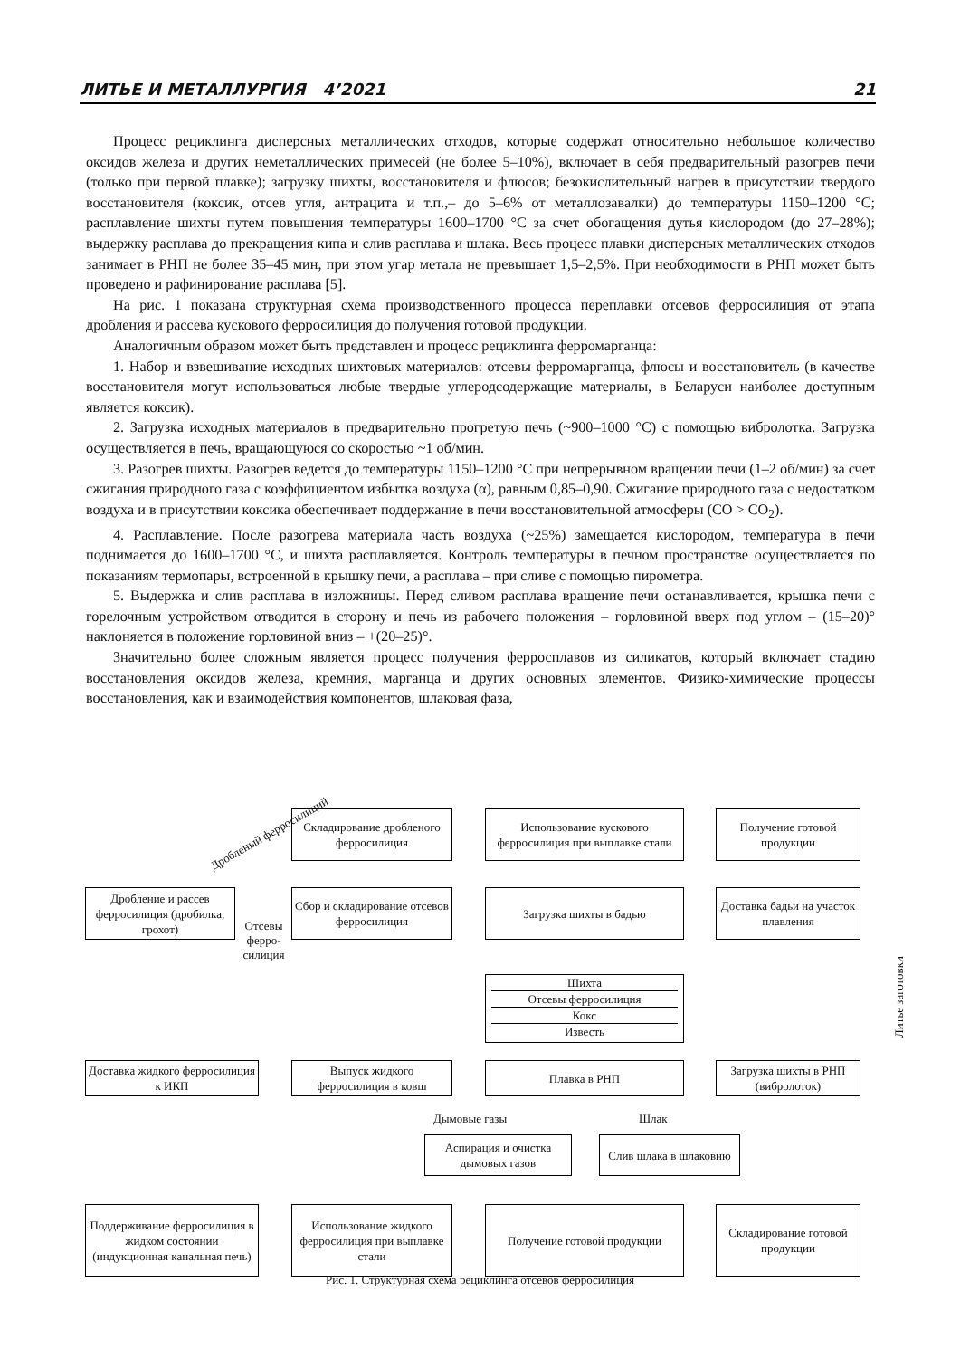ЛИТЬЕ И МЕТАЛЛУРГИЯ 4’2021 21
Процесс рециклинга дисперсных металлических отходов, которые содержат относительно небольшое количество оксидов железа и других неметаллических примесей (не более 5–10%), включает в себя предварительный разогрев печи (только при первой плавке); загрузку шихты, восстановителя и флюсов; безокислительный нагрев в присутствии твердого восстановителя (коксик, отсев угля, антрацита и т.п.,– до 5–6% от металлозавалки) до температуры 1150–1200 °С; расплавление шихты путем повышения температуры 1600–1700 °С за счет обогащения дутья кислородом (до 27–28%); выдержку расплава до прекращения кипа и слив расплава и шлака. Весь процесс плавки дисперсных металлических отходов занимает в РНП не более 35–45 мин, при этом угар метала не превышает 1,5–2,5%. При необходимости в РНП может быть проведено и рафинирование расплава [5].
На рис. 1 показана структурная схема производственного процесса переплавки отсевов ферросилиция от этапа дробления и рассева кускового ферросилиция до получения готовой продукции.
Аналогичным образом может быть представлен и процесс рециклинга ферромарганца:
1. Набор и взвешивание исходных шихтовых материалов: отсевы ферромарганца, флюсы и восстановитель (в качестве восстановителя могут использоваться любые твердые углеродсодержащие материалы, в Беларуси наиболее доступным является коксик).
2. Загрузка исходных материалов в предварительно прогретую печь (~900–1000 °С) с помощью вибролотка. Загрузка осуществляется в печь, вращающуюся со скоростью ~1 об/мин.
3. Разогрев шихты. Разогрев ведется до температуры 1150–1200 °С при непрерывном вращении печи (1–2 об/мин) за счет сжигания природного газа с коэффициентом избытка воздуха (α), равным 0,85–0,90. Сжигание природного газа с недостатком воздуха и в присутствии коксика обеспечивает поддержание в печи восстановительной атмосферы (СО > СО<sub>2</sub>).
4. Расплавление. После разогрева материала часть воздуха (~25%) замещается кислородом, температура в печи поднимается до 1600–1700 °С, и шихта расплавляется. Контроль температуры в печном пространстве осуществляется по показаниям термопары, встроенной в крышку печи, а расплава – при сливе с помощью пирометра.
5. Выдержка и слив расплава в изложницы. Перед сливом расплава вращение печи останавливается, крышка печи с горелочным устройством отводится в сторону и печь из рабочего положения – горловиной вверх под углом – (15–20)° наклоняется в положение горловиной вниз – +(20–25)°.
Значительно более сложным является процесс получения ферросплавов из силикатов, который включает стадию восстановления оксидов железа, кремния, марганца и других основных элементов. Физико-химические процессы восстановления, как и взаимодействия компонентов, шлаковая фаза,
Складирование дробленого ферросилиция
Использование кускового ферросилиция при выплавке стали
Получение готовой продукции
Дробленый ферросилиций
Дробление и рассев ферросилиция (дробилка, грохот)
Сбор и складирование отсевов ферросилиция
Загрузка шихты в бадью
Доставка бадьи на участок плавления
Отсевы ферро-силиция
Шихта
Отсевы ферросилиция
Кокс
Известь
Литье заготовки
Доставка жидкого ферросилиция к ИКП
Выпуск жидкого ферросилиция в ковш
Плавка в РНП
Загрузка шихты в РНП (вибролоток)
Дымовые газы Шлак
Аспирация и очистка дымовых газов
Слив шлака в шлаковню
Поддерживание ферросилиция в жидком состоянии (индукционная канальная печь)
Использование жидкого ферросилиция при выплавке стали
Получение готовой продукции
Складирование готовой продукции
Рис. 1. Структурная схема рециклинга отсевов ферросилиция